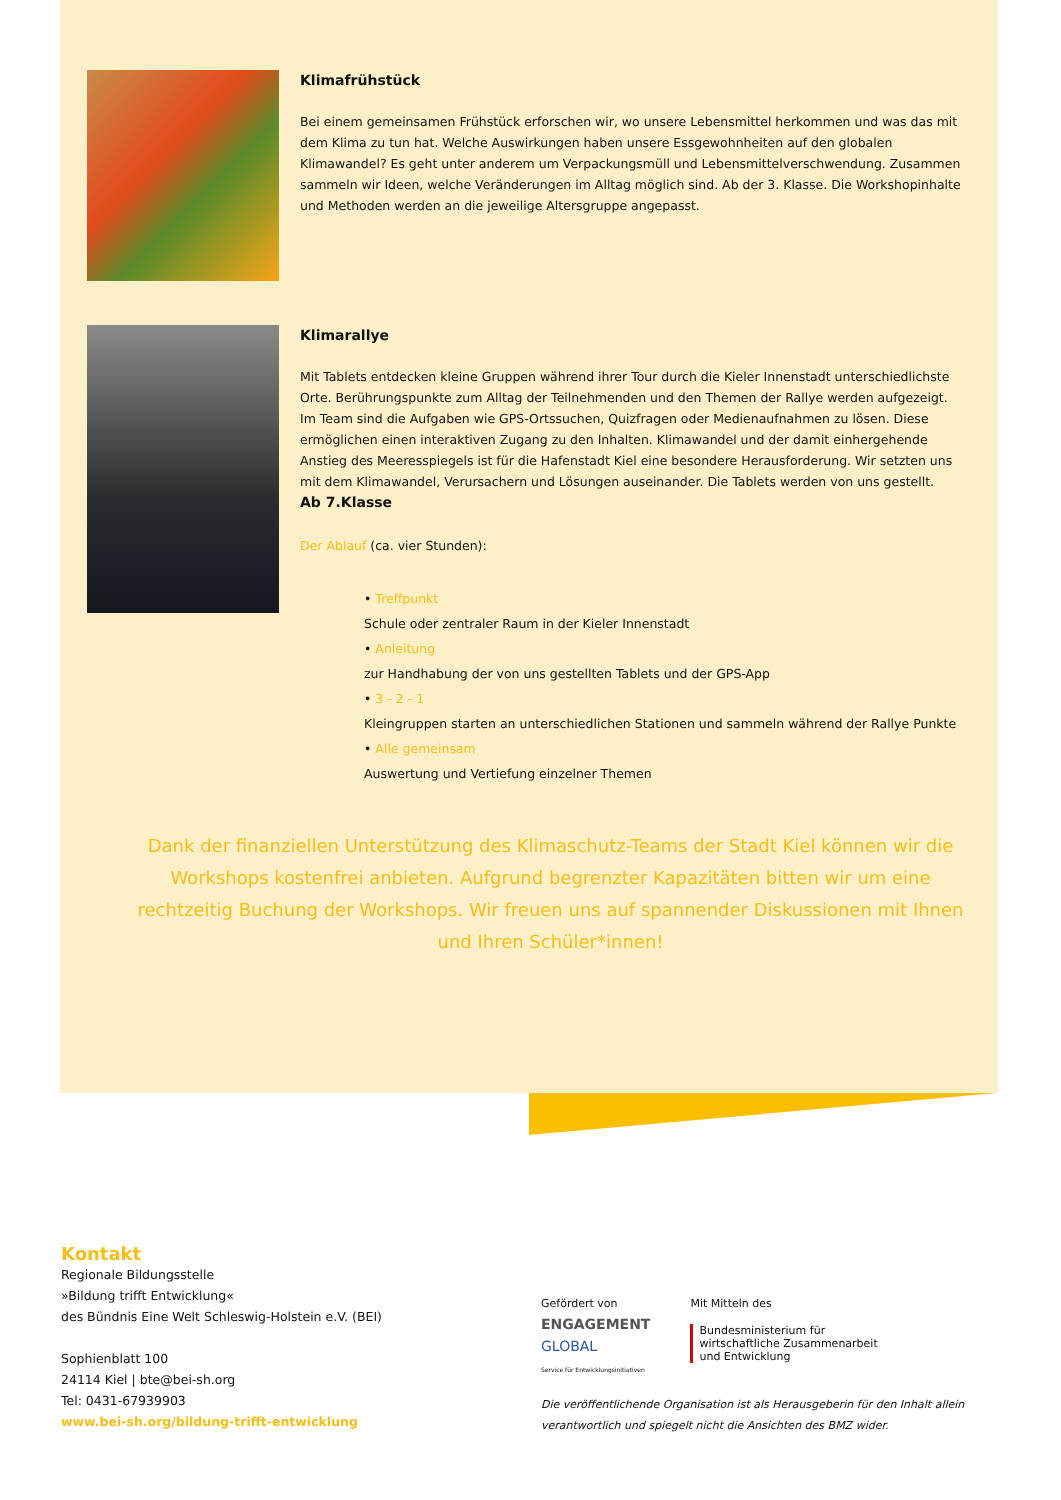Klimafrühstück
Bei einem gemeinsamen Frühstück erforschen wir, wo unsere Lebensmittel herkommen und was das mit dem Klima zu tun hat. Welche Auswirkungen haben unsere Essgewohnheiten auf den globalen Klimawandel? Es geht unter anderem um Verpackungsmüll und Lebensmittelverschwendung. Zusammen sammeln wir Ideen, welche Veränderungen im Alltag möglich sind. Ab der 3. Klasse. Die Workshopinhalte und Methoden werden an die jeweilige Altersgruppe angepasst.
Klimarallye
Mit Tablets entdecken kleine Gruppen während ihrer Tour durch die Kieler Innenstadt unterschiedlichste Orte. Berührungspunkte zum Alltag der Teilnehmenden und den Themen der Rallye werden aufgezeigt. Im Team sind die Aufgaben wie GPS-Ortssuchen, Quizfragen oder Medienaufnahmen zu lösen. Diese ermöglichen einen interaktiven Zugang zu den Inhalten. Klimawandel und der damit einhergehende Anstieg des Meeresspiegels ist für die Hafenstadt Kiel eine besondere Herausforderung. Wir setzten uns mit dem Klimawandel, Verursachern und Lösungen auseinander. Die Tablets werden von uns gestellt.
Ab 7.Klasse
Der Ablauf (ca. vier Stunden):
• Treffpunkt
Schule oder zentraler Raum in der Kieler Innenstadt
• Anleitung
zur Handhabung der von uns gestellten Tablets und der GPS-App
• 3 - 2 - 1
Kleingruppen starten an unterschiedlichen Stationen und sammeln während der Rallye Punkte
• Alle gemeinsam
Auswertung und Vertiefung einzelner Themen
Dank der finanziellen Unterstützung des Klimaschutz-Teams der Stadt Kiel können wir die Workshops kostenfrei anbieten. Aufgrund begrenzter Kapazitäten bitten wir um eine rechtzeitig Buchung der Workshops. Wir freuen uns auf spannender Diskussionen mit Ihnen und Ihren Schüler*innen!
Kontakt
Regionale Bildungsstelle
»Bildung trifft Entwicklung«
des Bündnis Eine Welt Schleswig-Holstein e.V. (BEI)
Sophienblatt 100
24114 Kiel | bte@bei-sh.org
Tel: 0431-67939903
www.bei-sh.org/bildung-trifft-entwicklung
Gefördert von
ENGAGEMENT
GLOBAL
Service für Entwicklungsinitiativen
Mit Mitteln des
Bundesministerium für
wirtschaftliche Zusammenarbeit
und Entwicklung
Die veröffentlichende Organisation ist als Herausgeberin für den Inhalt allein verantwortlich und spiegelt nicht die Ansichten des BMZ wider.